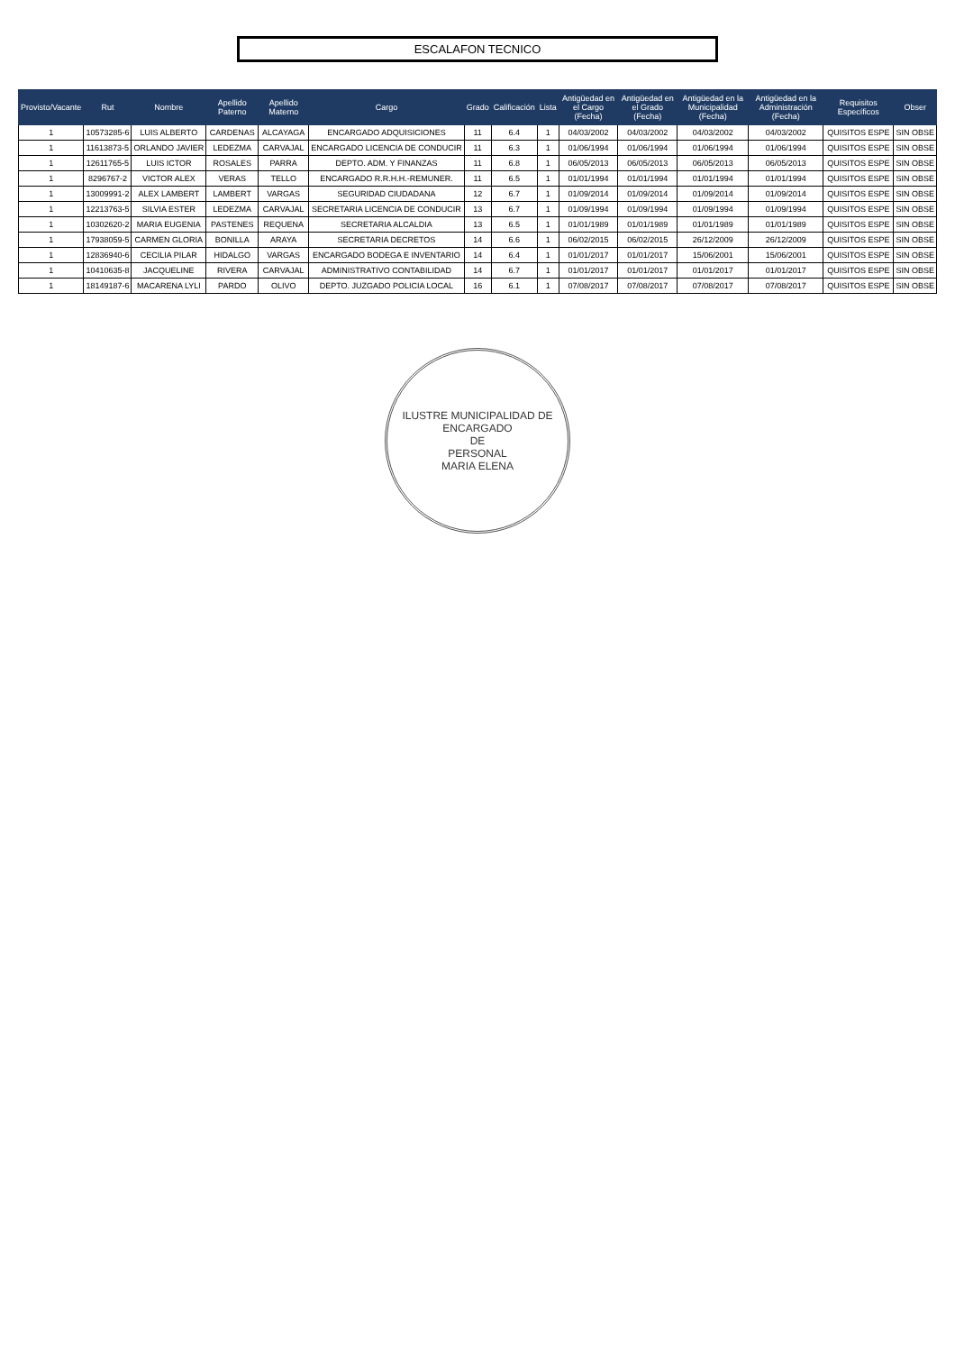ESCALAFON TECNICO
| Provisto/Vacante | Rut | Nombre | Apellido Paterno | Apellido Materno | Cargo | Grado | Calificación | Lista | Antigüedad en el Cargo (Fecha) | Antigüedad en el Grado (Fecha) | Antigüedad en la Municipalidad (Fecha) | Antigüedad en la Administración (Fecha) | Requisitos Específicos | Obser |
| --- | --- | --- | --- | --- | --- | --- | --- | --- | --- | --- | --- | --- | --- | --- |
| 1 | 10573285-6 | LUIS ALBERTO | CARDENAS | ALCAYAGA | ENCARGADO ADQUISICIONES | 11 | 6.4 | 1 | 04/03/2002 | 04/03/2002 | 04/03/2002 | 04/03/2002 | QUISITOS ESPE | SIN OBSE |
| 1 | 11613873-5 | ORLANDO JAVIER | LEDEZMA | CARVAJAL | ENCARGADO LICENCIA DE CONDUCIR | 11 | 6.3 | 1 | 01/06/1994 | 01/06/1994 | 01/06/1994 | 01/06/1994 | QUISITOS ESPE | SIN OBSE |
| 1 | 12611765-5 | LUIS ICTOR | ROSALES | PARRA | DEPTO. ADM. Y FINANZAS | 11 | 6.8 | 1 | 06/05/2013 | 06/05/2013 | 06/05/2013 | 06/05/2013 | QUISITOS ESPE | SIN OBSE |
| 1 | 8296767-2 | VICTOR ALEX | VERAS | TELLO | ENCARGADO R.R.H.H.-REMUNER. | 11 | 6.5 | 1 | 01/01/1994 | 01/01/1994 | 01/01/1994 | 01/01/1994 | QUISITOS ESPE | SIN OBSE |
| 1 | 13009991-2 | ALEX LAMBERT | LAMBERT | VARGAS | SEGURIDAD CIUDADANA | 12 | 6.7 | 1 | 01/09/2014 | 01/09/2014 | 01/09/2014 | 01/09/2014 | QUISITOS ESPE | SIN OBSE |
| 1 | 12213763-5 | SILVIA ESTER | LEDEZMA | CARVAJAL | SECRETARIA LICENCIA DE CONDUCIR | 13 | 6.7 | 1 | 01/09/1994 | 01/09/1994 | 01/09/1994 | 01/09/1994 | QUISITOS ESPE | SIN OBSE |
| 1 | 10302620-2 | MARIA EUGENIA | PASTENES | REQUENA | SECRETARIA ALCALDIA | 13 | 6.5 | 1 | 01/01/1989 | 01/01/1989 | 01/01/1989 | 01/01/1989 | QUISITOS ESPE | SIN OBSE |
| 1 | 17938059-5 | CARMEN GLORIA | BONILLA | ARAYA | SECRETARIA DECRETOS | 14 | 6.6 | 1 | 06/02/2015 | 06/02/2015 | 26/12/2009 | 26/12/2009 | QUISITOS ESPE | SIN OBSE |
| 1 | 12836940-6 | CECILIA PILAR | HIDALGO | VARGAS | ENCARGADO BODEGA E INVENTARIO | 14 | 6.4 | 1 | 01/01/2017 | 01/01/2017 | 15/06/2001 | 15/06/2001 | QUISITOS ESPE | SIN OBSE |
| 1 | 10410635-8 | JACQUELINE | RIVERA | CARVAJAL | ADMINISTRATIVO CONTABILIDAD | 14 | 6.7 | 1 | 01/01/2017 | 01/01/2017 | 01/01/2017 | 01/01/2017 | QUISITOS ESPE | SIN OBSE |
| 1 | 18149187-6 | MACARENA LYLI | PARDO | OLIVO | DEPTO. JUZGADO POLICIA LOCAL | 16 | 6.1 | 1 | 07/08/2017 | 07/08/2017 | 07/08/2017 | 07/08/2017 | QUISITOS ESPE | SIN OBSE |
ILUSTRE MUNICIPALIDAD DE
ENCARGADO
DE
PERSONAL
MARIA ELENA